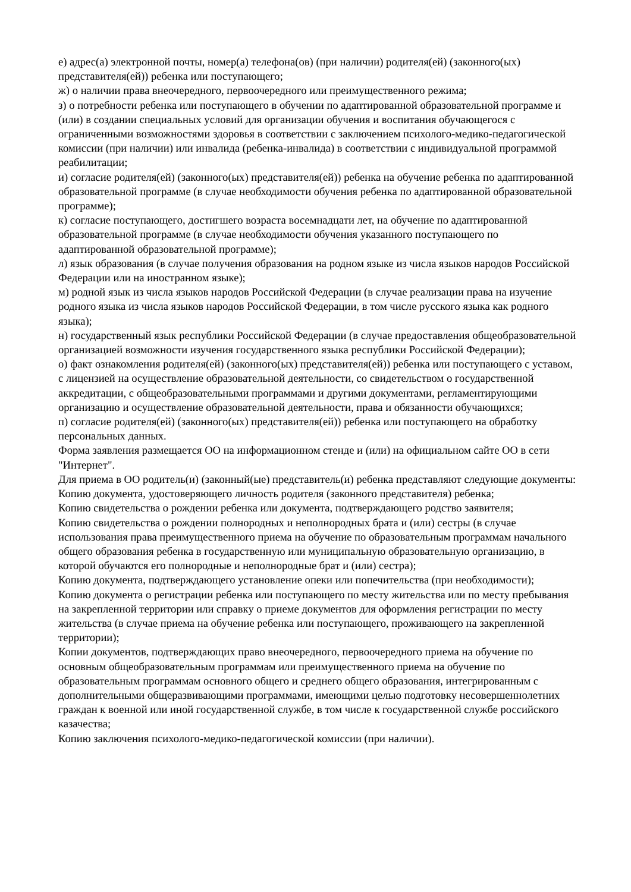е) адрес(а) электронной почты, номер(а) телефона(ов) (при наличии) родителя(ей) (законного(ых) представителя(ей)) ребенка или поступающего;
ж) о наличии права внеочередного, первоочередного или преимущественного режима;
з) о потребности ребенка или поступающего в обучении по адаптированной образовательной программе и (или) в создании специальных условий для организации обучения и воспитания обучающегося с ограниченными возможностями здоровья в соответствии с заключением психолого-медико-педагогической комиссии (при наличии) или инвалида (ребенка-инвалида) в соответствии с индивидуальной программой реабилитации;
и) согласие родителя(ей) (законного(ых) представителя(ей)) ребенка на обучение ребенка по адаптированной образовательной программе (в случае необходимости обучения ребенка по адаптированной образовательной программе);
к) согласие поступающего, достигшего возраста восемнадцати лет, на обучение по адаптированной образовательной программе (в случае необходимости обучения указанного поступающего по адаптированной образовательной программе);
л) язык образования (в случае получения образования на родном языке из числа языков народов Российской Федерации или на иностранном языке);
м) родной язык из числа языков народов Российской Федерации (в случае реализации права на изучение родного языка из числа языков народов Российской Федерации, в том числе русского языка как родного языка);
н) государственный язык республики Российской Федерации (в случае предоставления общеобразовательной организацией возможности изучения государственного языка республики Российской Федерации);
о) факт ознакомления родителя(ей) (законного(ых) представителя(ей)) ребенка или поступающего с уставом, с лицензией на осуществление образовательной деятельности, со свидетельством о государственной аккредитации, с общеобразовательными программами и другими документами, регламентирующими организацию и осуществление образовательной деятельности, права и обязанности обучающихся;
п) согласие родителя(ей) (законного(ых) представителя(ей)) ребенка или поступающего на обработку персональных данных.
Форма заявления размещается ОО на информационном стенде и (или) на официальном сайте ОО в сети "Интернет".
Для приема в ОО родитель(и) (законный(ые) представитель(и) ребенка представляют следующие документы:
Копию документа, удостоверяющего личность родителя (законного представителя) ребенка;
Копию свидетельства о рождении ребенка или документа, подтверждающего родство заявителя;
Копию свидетельства о рождении полнородных и неполнородных брата и (или) сестры (в случае использования права преимущественного приема на обучение по образовательным программам начального общего образования ребенка в государственную или муниципальную образовательную организацию, в которой обучаются его полнородные и неполнородные брат и (или) сестра);
Копию документа, подтверждающего установление опеки или попечительства (при необходимости);
Копию документа о регистрации ребенка или поступающего по месту жительства или по месту пребывания на закрепленной территории или справку о приеме документов для оформления регистрации по месту жительства (в случае приема на обучение ребенка или поступающего, проживающего на закрепленной территории);
Копии документов, подтверждающих право внеочередного, первоочередного приема на обучение по основным общеобразовательным программам или преимущественного приема на обучение по образовательным программам основного общего и среднего общего образования, интегрированным с дополнительными общеразвивающими программами, имеющими целью подготовку несовершеннолетних граждан к военной или иной государственной службе, в том числе к государственной службе российского казачества;
Копию заключения психолого-медико-педагогической комиссии (при наличии).